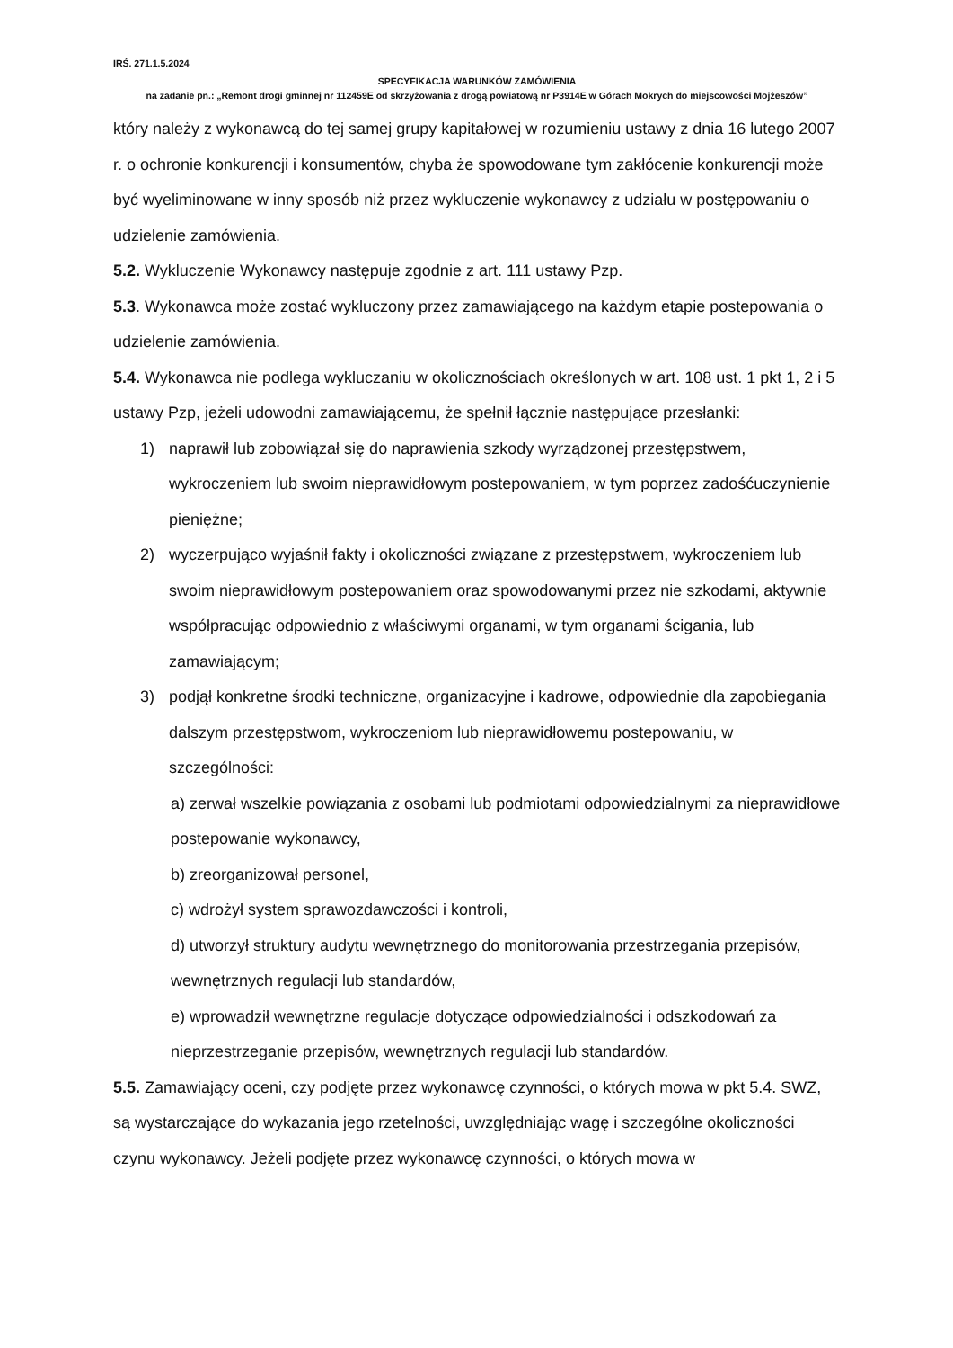IRŚ. 271.1.5.2024
SPECYFIKACJA WARUNKÓW ZAMÓWIENIA
na zadanie pn.: „Remont drogi gminnej nr 112459E od skrzyżowania z drogą powiatową nr P3914E w Górach Mokrych do miejscowości Mojżeszów”
który należy z wykonawcą do tej samej grupy kapitałowej w rozumieniu ustawy z dnia 16 lutego 2007 r. o ochronie konkurencji i konsumentów, chyba że spowodowane tym zakłócenie konkurencji może być wyeliminowane w inny sposób niż przez wykluczenie wykonawcy z udziału w postępowaniu o udzielenie zamówienia.
5.2. Wykluczenie Wykonawcy następuje zgodnie z art. 111 ustawy Pzp.
5.3. Wykonawca może zostać wykluczony przez zamawiającego na każdym etapie postepowania o udzielenie zamówienia.
5.4. Wykonawca nie podlega wykluczaniu w okolicznościach określonych w art. 108 ust. 1 pkt 1, 2 i 5 ustawy Pzp, jeżeli udowodni zamawiającemu, że spełnił łącznie następujące przesłanki:
1) naprawił lub zobowiązał się do naprawienia szkody wyrządzonej przestępstwem, wykroczeniem lub swoim nieprawidłowym postepowaniem, w tym poprzez zadośćuczynienie pieniężne;
2) wyczerpująco wyjaśnił fakty i okoliczności związane z przestępstwem, wykroczeniem lub swoim nieprawidłowym postepowaniem oraz spowodowanymi przez nie szkodami, aktywnie współpracując odpowiednio z właściwymi organami, w tym organami ścigania, lub zamawiającym;
3) podjął konkretne środki techniczne, organizacyjne i kadrowe, odpowiednie dla zapobiegania dalszym przestępstwom, wykroczeniom lub nieprawidłowemu postepowaniu, w szczególności:
a) zerwał wszelkie powiązania z osobami lub podmiotami odpowiedzialnymi za nieprawidłowe postepowanie wykonawcy,
b) zreorganizował personel,
c) wdrożył system sprawozdawczości i kontroli,
d) utworzył struktury audytu wewnętrznego do monitorowania przestrzegania przepisów, wewnętrznych regulacji lub standardów,
e) wprowadził wewnętrzne regulacje dotyczące odpowiedzialności i odszkodowań za nieprzestrzeganie przepisów, wewnętrznych regulacji lub standardów.
5.5. Zamawiający oceni, czy podjęte przez wykonawcę czynności, o których mowa w pkt 5.4. SWZ, są wystarczające do wykazania jego rzetelności, uwzględniając wagę i szczególne okoliczności czynu wykonawcy. Jeżeli podjęte przez wykonawcę czynności, o których mowa w